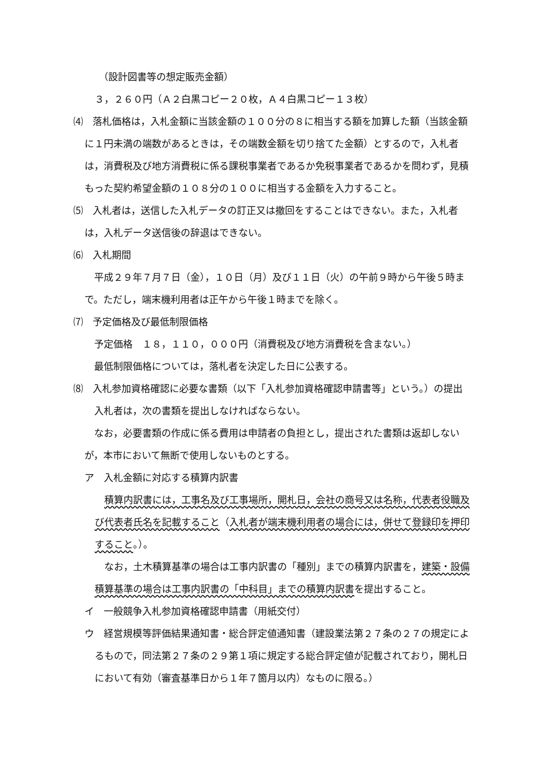（設計図書等の想定販売金額）
３，２６０円（Ａ２白黒コピー２０枚，Ａ４白黒コピー１３枚）
⑷　落札価格は，入札金額に当該金額の１００分の８に相当する額を加算した額（当該金額に１円未満の端数があるときは，その端数金額を切り捨てた金額）とするので，入札者は，消費税及び地方消費税に係る課税事業者であるか免税事業者であるかを問わず，見積もった契約希望金額の１０８分の１００に相当する金額を入力すること。
⑸　入札者は，送信した入札データの訂正又は撤回をすることはできない。また，入札者は，入札データ送信後の辞退はできない。
⑹　入札期間
　平成２９年７月７日（金），１０日（月）及び１１日（火）の午前９時から午後５時まで。ただし，端末機利用者は正午から午後１時までを除く。
⑺　予定価格及び最低制限価格
　予定価格　１８，１１０，０００円（消費税及び地方消費税を含まない。）
　最低制限価格については，落札者を決定した日に公表する。
⑻　入札参加資格確認に必要な書類（以下「入札参加資格確認申請書等」という。）の提出
　入札者は，次の書類を提出しなければならない。
　なお，必要書類の作成に係る費用は申請者の負担とし，提出された書類は返却しないが，本市において無断で使用しないものとする。
ア　入札金額に対応する積算内訳書
　積算内訳書には，工事名及び工事場所，開札日，会社の商号又は名称，代表者役職及び代表者氏名を記載すること（入札者が端末機利用者の場合には，併せて登録印を押印すること。）。
　なお，土木積算基準の場合は工事内訳書の「種別」までの積算内訳書を，建築・設備積算基準の場合は工事内訳書の「中科目」までの積算内訳書を提出すること。
イ　一般競争入札参加資格確認申請書（用紙交付）
ウ　経営規模等評価結果通知書・総合評定値通知書（建設業法第２７条の２７の規定によるもので，同法第２７条の２９第１項に規定する総合評定値が記載されており，開札日において有効（審査基準日から１年７箇月以内）なものに限る。）